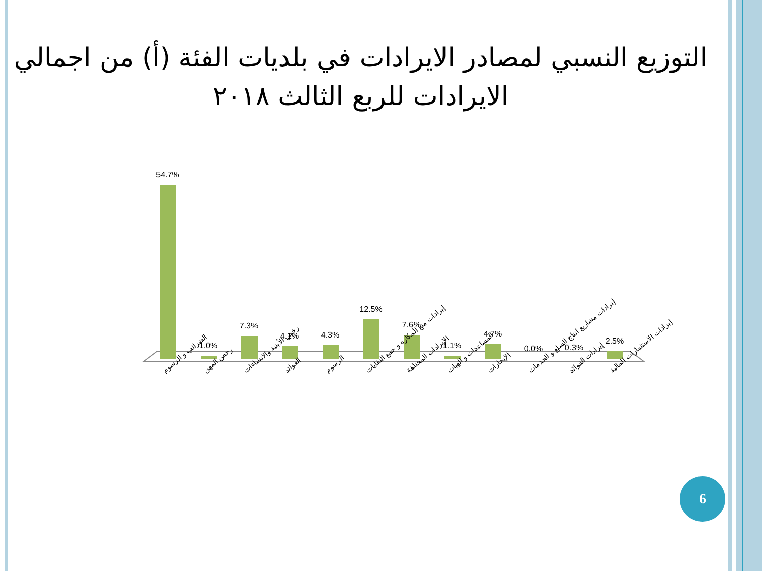التوزيع النسبي لمصادر الايرادات في بلديات الفئة (أ) من اجمالي الايرادات للربع الثالث ٢٠١٨
54.7%
1.0%
7.3%
4.1%
4.3%
12.5%
7.6%
1.1%
4.7%
0.0%
0.3%
2.5%
الضرائب و الرسوم
رخص المهن
رخص الأبنية والانشاءات
العوائد
الرسوم
إيرادات منع المكاره و جمع النفايات
الايرادات المختلفة
المساعدات و الهبات
الإيجارات
إيرادات مشاريع انتاج السلع و الخدمات
إيرادات الفوائد
إيرادات الاستثمارات المالية
6